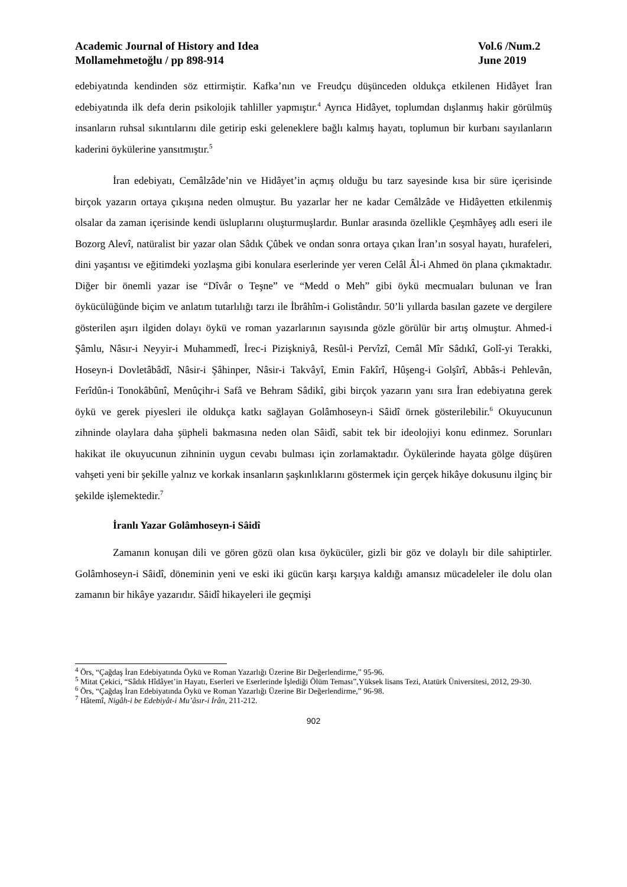Academic Journal of History and Idea
Mollamehmetoğlu / pp 898-914
Vol.6 /Num.2
June 2019
edebiyatında kendinden söz ettirmiştir. Kafka’nın ve Freudçu düşünceden oldukça etkilenen Hidâyet İran edebiyatında ilk defa derin psikolojik tahliller yapmıştır.<sup>4</sup> Ayrıca Hidâyet, toplumdan dışlanmış hakir görülmüş insanların ruhsal sıkıntılarını dile getirip eski geleneklere bağlı kalmış hayatı, toplumun bir kurbanı sayılanların kaderini öykülerine yansıtmıştır.<sup>5</sup>
İran edebiyatı, Cemâlzâde’nin ve Hidâyet’in açmış olduğu bu tarz sayesinde kısa bir süre içerisinde birçok yazarın ortaya çıkışına neden olmuştur. Bu yazarlar her ne kadar Cemâlzâde ve Hidâyetten etkilenmiş olsalar da zaman içerisinde kendi üsluplarını oluşturmuşlardır. Bunlar arasında özellikle Çeşmhâyeş adlı eseri ile Bozorg Alevî, natüralist bir yazar olan Sâdık Çûbek ve ondan sonra ortaya çıkan İran’ın sosyal hayatı, hurafeleri, dini yaşantısı ve eğitimdeki yozlaşma gibi konulara eserlerinde yer veren Celâl Âl-i Ahmed ön plana çıkmaktadır. Diğer bir önemli yazar ise “Dîvâr o Teşne” ve “Medd o Meh” gibi öykü mecmuaları bulunan ve İran öykücülüğünde biçim ve anlatım tutarlılığı tarzı ile İbrâhîm-i Golistândır. 50’li yıllarda basılan gazete ve dergilere gösterilen aşırı ilgiden dolayı öykü ve roman yazarlarının sayısında gözle görülür bir artış olmuştur. Ahmed-i Şâmlu, Nâsır-i Neyyir-i Muhammedî, İrec-i Pizişkniyâ, Resûl-i Pervîzî, Cemâl Mîr Sâdıkî, Golî-yi Terakki, Hoseyn-i Dovletâbâdî, Nâsir-i Şâhinper, Nâsir-i Takvâyî, Emin Fakîrî, Hûşeng-i Golşîrî, Abbâs-i Pehlevân, Ferîdûn-i Tonokâbûnî, Menûçihr-i Safâ ve Behram Sâdikî, gibi birçok yazarın yanı sıra İran edebiyatına gerek öykü ve gerek piyesleri ile oldukça katkı sağlayan Golâmhoseyn-i Sâidî örnek gösterilebilir.<sup>6</sup> Okuyucunun zihninde olaylara daha şüpheli bakmasına neden olan Sâidî, sabit tek bir ideolojiyi konu edinmez. Sorunları hakikat ile okuyucunun zihninin uygun cevabı bulması için zorlamaktadır. Öykülerinde hayata gölge düşüren vahşeti yeni bir şekille yalnız ve korkak insanların şaşkınlıklarını göstermek için gerçek hikâye dokusunu ilginç bir şekilde işlemektedir.<sup>7</sup>
İranlı Yazar Golâmhoseyn-i Sâidî
Zamanın konuşan dili ve gören gözü olan kısa öykücüler, gizli bir göz ve dolaylı bir dile sahiptirler. Golâmhoseyn-i Sâidî, döneminin yeni ve eski iki gücün karşı karşıya kaldığı amansız mücadeleler ile dolu olan zamanın bir hikâye yazarıdır. Sâidî hikayeleri ile geçmişi
<sup>4</sup> Örs, “Çağdaş İran Edebiyatında Öykü ve Roman Yazarlığı Üzerine Bir Değerlendirme,” 95-96.
<sup>5</sup> Mitat Çekici, “Sâdık Hîdâyet’in Hayatı, Eserleri ve Eserlerinde İşlediği Ölüm Teması”,Yüksek lisans Tezi, Atatürk Üniversitesi, 2012, 29-30.
<sup>6</sup> Örs, “Çağdaş İran Edebiyatında Öykü ve Roman Yazarlığı Üzerine Bir Değerlendirme,” 96-98.
<sup>7</sup> Hâtemî, Nigâh-i be Edebiyât-i Mu’âsır-i İrân, 211-212.
902